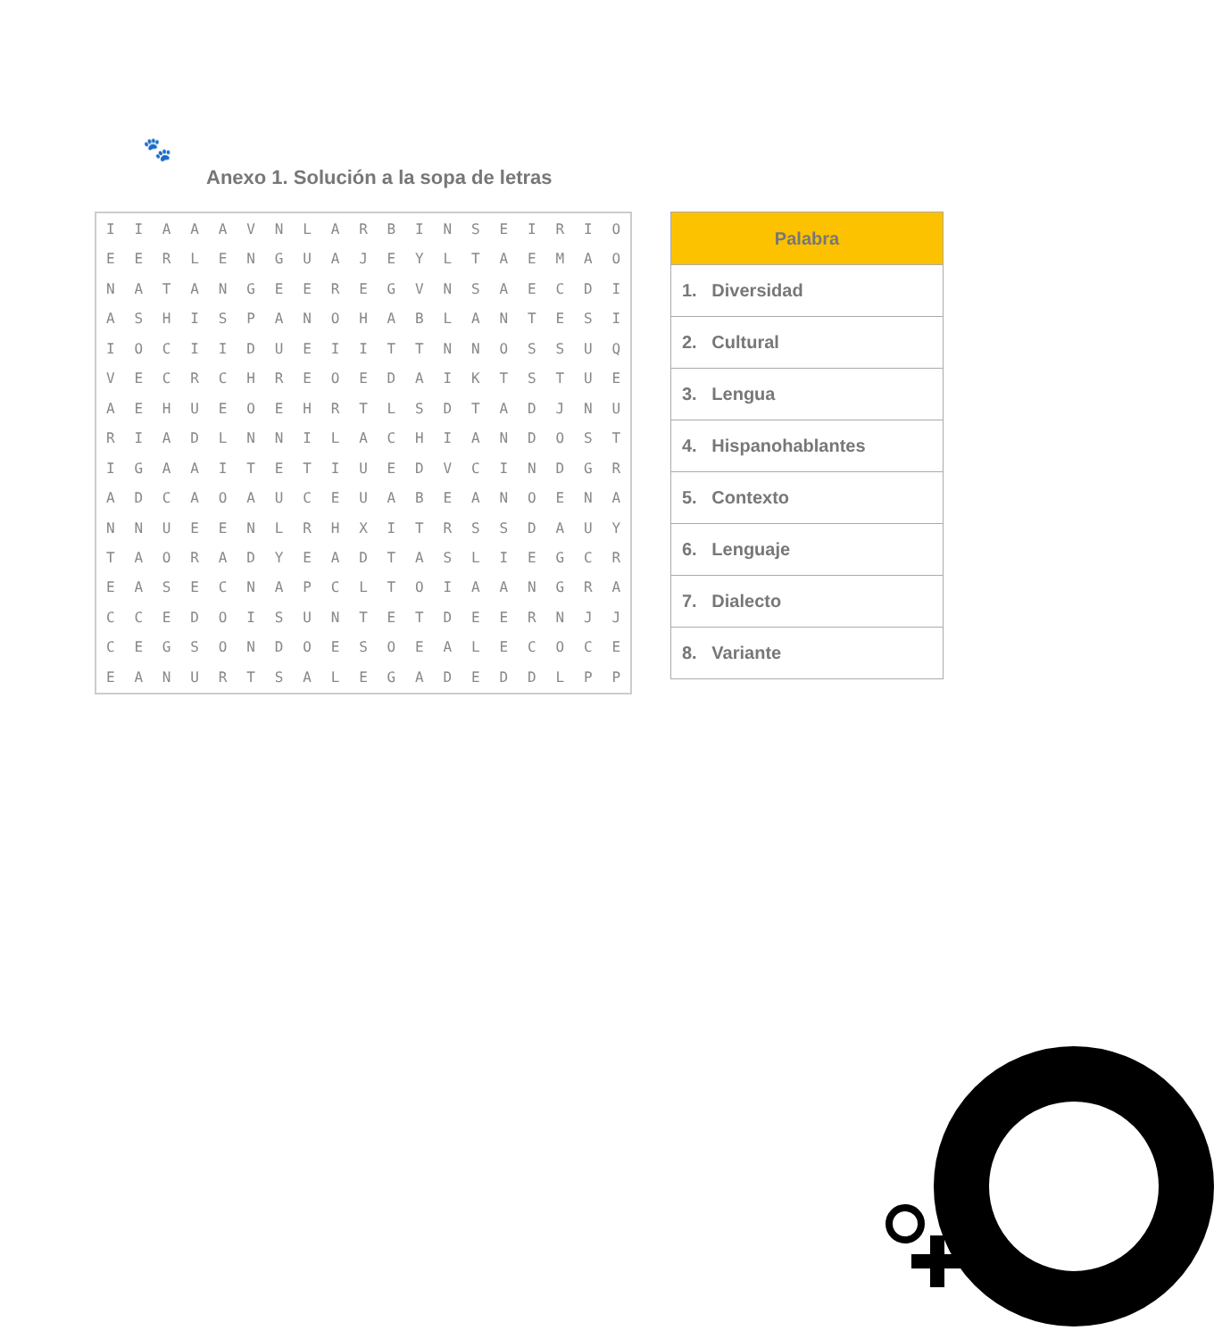🐾
Anexo 1. Solución a la sopa de letras
| I | I | A | A | A | V | N | L | A | R | B | I | N | S | E | I | R | I | O |
| E | E | R | L | E | N | G | U | A | J | E | Y | L | T | A | E | M | A | O |
| N | A | T | A | N | G | E | E | R | E | G | V | N | S | A | E | C | D | I |
| A | S | H | I | S | P | A | N | O | H | A | B | L | A | N | T | E | S | I |
| I | O | C | I | I | D | U | E | I | I | T | T | N | N | O | S | S | U | Q |
| V | E | C | R | C | H | R | E | O | E | D | A | I | K | T | S | T | U | E |
| A | E | H | U | E | O | E | H | R | T | L | S | D | T | A | D | J | N | U |
| R | I | A | D | L | N | N | I | L | A | C | H | I | A | N | D | O | S | T |
| I | G | A | A | I | T | E | T | I | U | E | D | V | C | I | N | D | G | R |
| A | D | C | A | O | A | U | C | E | U | A | B | E | A | N | O | E | N | A |
| N | N | U | E | E | N | L | R | H | X | I | T | R | S | S | D | A | U | Y |
| T | A | O | R | A | D | Y | E | A | D | T | A | S | L | I | E | G | C | R |
| E | A | S | E | C | N | A | P | C | L | T | O | I | A | A | N | G | R | A |
| C | C | E | D | O | I | S | U | N | T | E | T | D | E | E | R | N | J | J |
| C | E | G | S | O | N | D | O | E | S | O | E | A | L | E | C | O | C | E |
| E | A | N | U | R | T | S | A | L | E | G | A | D | E | D | D | L | P | P |
| Palabra |
| --- |
| 1. Diversidad |
| 2. Cultural |
| 3. Lengua |
| 4. Hispanohablantes |
| 5. Contexto |
| 6. Lenguaje |
| 7. Dialecto |
| 8. Variante |